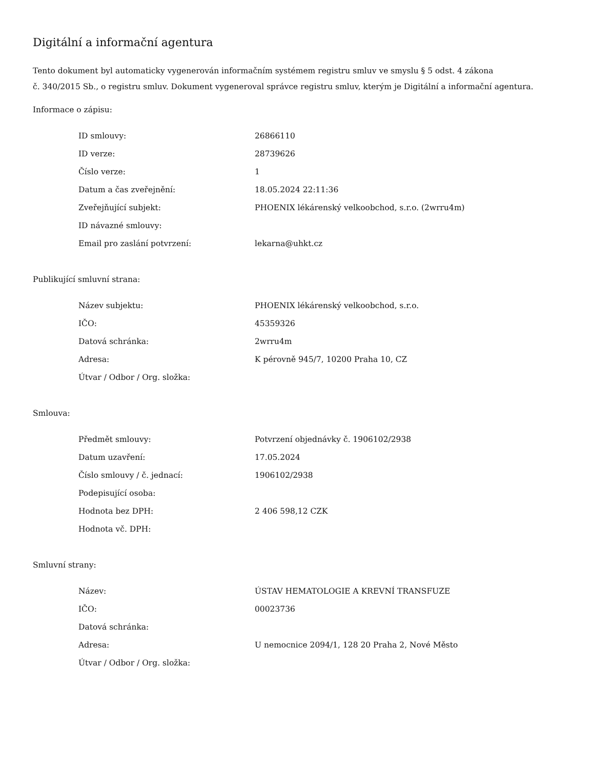Digitální a informační agentura
Tento dokument byl automaticky vygenerován informačním systémem registru smluv ve smyslu § 5 odst. 4 zákona
č. 340/2015 Sb., o registru smluv. Dokument vygeneroval správce registru smluv, kterým je Digitální a informační agentura.
Informace o zápisu:
| ID smlouvy: | 26866110 |
| ID verze: | 28739626 |
| Číslo verze: | 1 |
| Datum a čas zveřejnění: | 18.05.2024 22:11:36 |
| Zveřejňující subjekt: | PHOENIX lékárenský velkoobchod, s.r.o. (2wrru4m) |
| ID návazné smlouvy: | |
| Email pro zaslání potvrzení: | lekarna@uhkt.cz |
Publikující smluvní strana:
| Název subjektu: | PHOENIX lékárenský velkoobchod, s.r.o. |
| IČO: | 45359326 |
| Datová schránka: | 2wrru4m |
| Adresa: | K pérovně 945/7, 10200 Praha 10, CZ |
| Útvar / Odbor / Org. složka: | |
Smlouva:
| Předmět smlouvy: | Potvrzení objednávky č. 1906102/2938 |
| Datum uzavření: | 17.05.2024 |
| Číslo smlouvy / č. jednací: | 1906102/2938 |
| Podepisující osoba: | |
| Hodnota bez DPH: | 2 406 598,12 CZK |
| Hodnota vč. DPH: | |
Smluvní strany:
| Název: | ÚSTAV HEMATOLOGIE A KREVNÍ TRANSFUZE |
| IČO: | 00023736 |
| Datová schránka: | |
| Adresa: | U nemocnice 2094/1, 128 20 Praha 2, Nové Město |
| Útvar / Odbor / Org. složka: | |